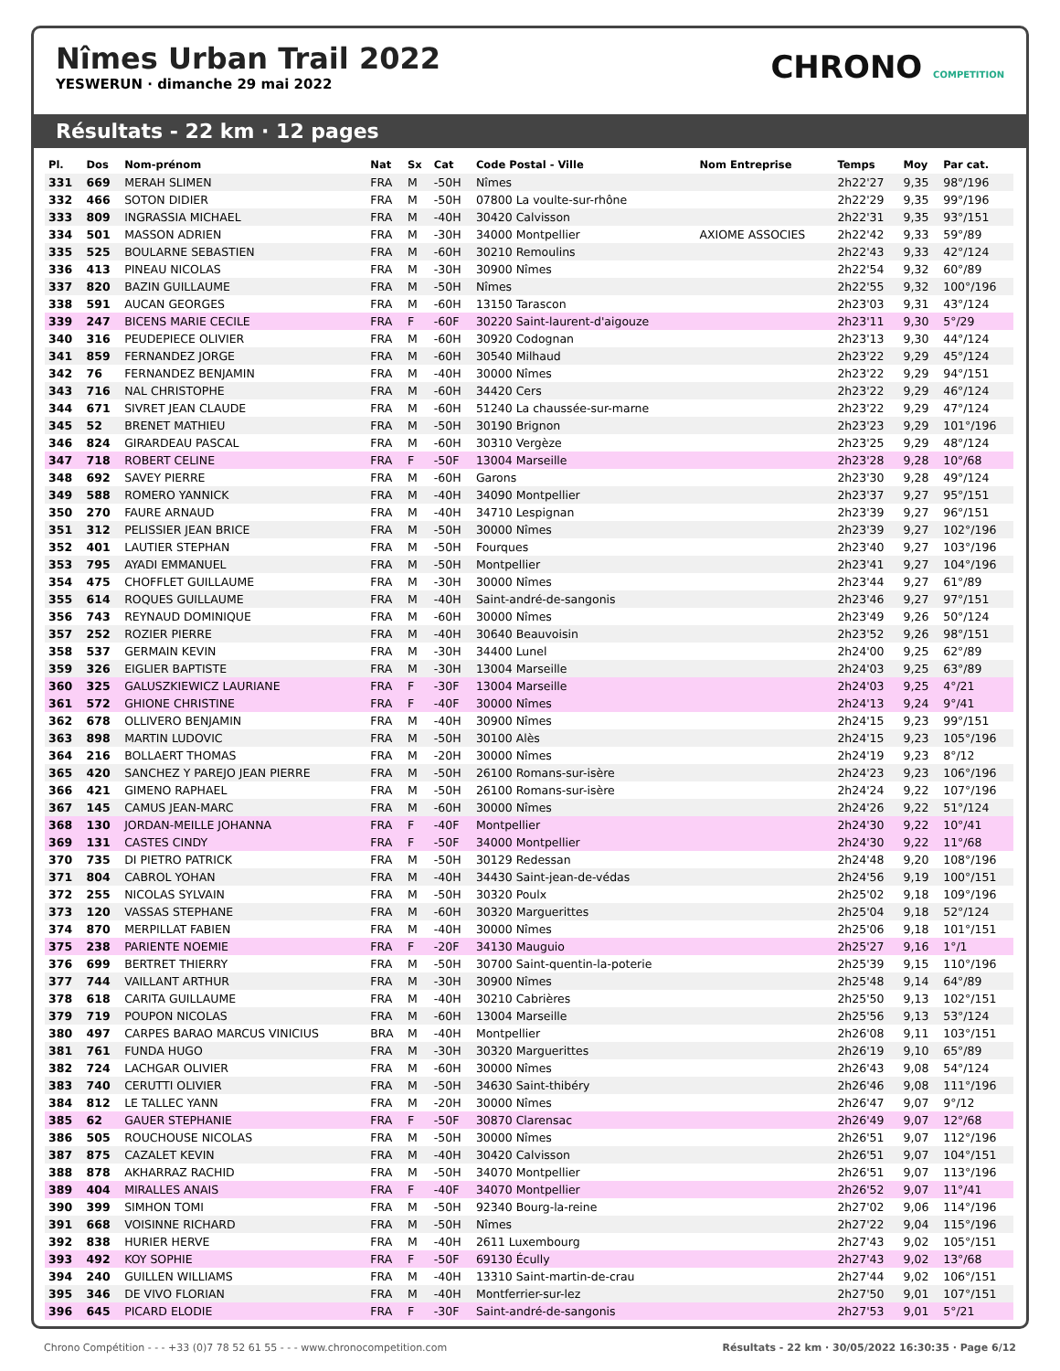Nîmes Urban Trail 2022
YESWERUN · dimanche 29 mai 2022
CHRONO COMPETITION
Résultats - 22 km · 12 pages
| Pl. | Dos | Nom-prénom | Nat | Sx | Cat | Code Postal - Ville | Nom Entreprise | Temps | Moy | Par cat. |
| --- | --- | --- | --- | --- | --- | --- | --- | --- | --- | --- |
| 331 | 669 | MERAH SLIMEN | FRA | M | -50H | Nîmes | | 2h22'27 | 9,35 | 98°/196 |
| 332 | 466 | SOTON DIDIER | FRA | M | -50H | 07800 La voulte-sur-rhône | | 2h22'29 | 9,35 | 99°/196 |
| 333 | 809 | INGRASSIA MICHAEL | FRA | M | -40H | 30420 Calvisson | | 2h22'31 | 9,35 | 93°/151 |
| 334 | 501 | MASSON ADRIEN | FRA | M | -30H | 34000 Montpellier | AXIOME ASSOCIES | 2h22'42 | 9,33 | 59°/89 |
| 335 | 525 | BOULARNE SEBASTIEN | FRA | M | -60H | 30210 Remoulins | | 2h22'43 | 9,33 | 42°/124 |
| 336 | 413 | PINEAU NICOLAS | FRA | M | -30H | 30900 Nîmes | | 2h22'54 | 9,32 | 60°/89 |
| 337 | 820 | BAZIN GUILLAUME | FRA | M | -50H | Nîmes | | 2h22'55 | 9,32 | 100°/196 |
| 338 | 591 | AUCAN GEORGES | FRA | M | -60H | 13150 Tarascon | | 2h23'03 | 9,31 | 43°/124 |
| 339 | 247 | BICENS MARIE CECILE | FRA | F | -60F | 30220 Saint-laurent-d'aigouze | | 2h23'11 | 9,30 | 5°/29 |
| 340 | 316 | PEUDEPIECE OLIVIER | FRA | M | -60H | 30920 Codognan | | 2h23'13 | 9,30 | 44°/124 |
| 341 | 859 | FERNANDEZ JORGE | FRA | M | -60H | 30540 Milhaud | | 2h23'22 | 9,29 | 45°/124 |
| 342 | 76 | FERNANDEZ BENJAMIN | FRA | M | -40H | 30000 Nîmes | | 2h23'22 | 9,29 | 94°/151 |
| 343 | 716 | NAL CHRISTOPHE | FRA | M | -60H | 34420 Cers | | 2h23'22 | 9,29 | 46°/124 |
| 344 | 671 | SIVRET JEAN CLAUDE | FRA | M | -60H | 51240 La chaussée-sur-marne | | 2h23'22 | 9,29 | 47°/124 |
| 345 | 52 | BRENET MATHIEU | FRA | M | -50H | 30190 Brignon | | 2h23'23 | 9,29 | 101°/196 |
| 346 | 824 | GIRARDEAU PASCAL | FRA | M | -60H | 30310 Vergèze | | 2h23'25 | 9,29 | 48°/124 |
| 347 | 718 | ROBERT CELINE | FRA | F | -50F | 13004 Marseille | | 2h23'28 | 9,28 | 10°/68 |
| 348 | 692 | SAVEY PIERRE | FRA | M | -60H | Garons | | 2h23'30 | 9,28 | 49°/124 |
| 349 | 588 | ROMERO YANNICK | FRA | M | -40H | 34090 Montpellier | | 2h23'37 | 9,27 | 95°/151 |
| 350 | 270 | FAURE ARNAUD | FRA | M | -40H | 34710 Lespignan | | 2h23'39 | 9,27 | 96°/151 |
| 351 | 312 | PELISSIER JEAN BRICE | FRA | M | -50H | 30000 Nîmes | | 2h23'39 | 9,27 | 102°/196 |
| 352 | 401 | LAUTIER STEPHAN | FRA | M | -50H | Fourques | | 2h23'40 | 9,27 | 103°/196 |
| 353 | 795 | AYADI EMMANUEL | FRA | M | -50H | Montpellier | | 2h23'41 | 9,27 | 104°/196 |
| 354 | 475 | CHOFFLET GUILLAUME | FRA | M | -30H | 30000 Nîmes | | 2h23'44 | 9,27 | 61°/89 |
| 355 | 614 | ROQUES GUILLAUME | FRA | M | -40H | Saint-andré-de-sangonis | | 2h23'46 | 9,27 | 97°/151 |
| 356 | 743 | REYNAUD DOMINIQUE | FRA | M | -60H | 30000 Nîmes | | 2h23'49 | 9,26 | 50°/124 |
| 357 | 252 | ROZIER PIERRE | FRA | M | -40H | 30640 Beauvoisin | | 2h23'52 | 9,26 | 98°/151 |
| 358 | 537 | GERMAIN KEVIN | FRA | M | -30H | 34400 Lunel | | 2h24'00 | 9,25 | 62°/89 |
| 359 | 326 | EIGLIER BAPTISTE | FRA | M | -30H | 13004 Marseille | | 2h24'03 | 9,25 | 63°/89 |
| 360 | 325 | GALUSZKIEWICZ LAURIANE | FRA | F | -30F | 13004 Marseille | | 2h24'03 | 9,25 | 4°/21 |
| 361 | 572 | GHIONE CHRISTINE | FRA | F | -40F | 30000 Nîmes | | 2h24'13 | 9,24 | 9°/41 |
| 362 | 678 | OLLIVERO BENJAMIN | FRA | M | -40H | 30900 Nîmes | | 2h24'15 | 9,23 | 99°/151 |
| 363 | 898 | MARTIN LUDOVIC | FRA | M | -50H | 30100 Alès | | 2h24'15 | 9,23 | 105°/196 |
| 364 | 216 | BOLLAERT THOMAS | FRA | M | -20H | 30000 Nîmes | | 2h24'19 | 9,23 | 8°/12 |
| 365 | 420 | SANCHEZ Y PAREJO JEAN PIERRE | FRA | M | -50H | 26100 Romans-sur-isère | | 2h24'23 | 9,23 | 106°/196 |
| 366 | 421 | GIMENO RAPHAEL | FRA | M | -50H | 26100 Romans-sur-isère | | 2h24'24 | 9,22 | 107°/196 |
| 367 | 145 | CAMUS JEAN-MARC | FRA | M | -60H | 30000 Nîmes | | 2h24'26 | 9,22 | 51°/124 |
| 368 | 130 | JORDAN-MEILLE JOHANNA | FRA | F | -40F | Montpellier | | 2h24'30 | 9,22 | 10°/41 |
| 369 | 131 | CASTES CINDY | FRA | F | -50F | 34000 Montpellier | | 2h24'30 | 9,22 | 11°/68 |
| 370 | 735 | DI PIETRO PATRICK | FRA | M | -50H | 30129 Redessan | | 2h24'48 | 9,20 | 108°/196 |
| 371 | 804 | CABROL YOHAN | FRA | M | -40H | 34430 Saint-jean-de-védas | | 2h24'56 | 9,19 | 100°/151 |
| 372 | 255 | NICOLAS SYLVAIN | FRA | M | -50H | 30320 Poulx | | 2h25'02 | 9,18 | 109°/196 |
| 373 | 120 | VASSAS STEPHANE | FRA | M | -60H | 30320 Marguerittes | | 2h25'04 | 9,18 | 52°/124 |
| 374 | 870 | MERPILLAT FABIEN | FRA | M | -40H | 30000 Nîmes | | 2h25'06 | 9,18 | 101°/151 |
| 375 | 238 | PARIENTE NOEMIE | FRA | F | -20F | 34130 Mauguio | | 2h25'27 | 9,16 | 1°/1 |
| 376 | 699 | BERTRET THIERRY | FRA | M | -50H | 30700 Saint-quentin-la-poterie | | 2h25'39 | 9,15 | 110°/196 |
| 377 | 744 | VAILLANT ARTHUR | FRA | M | -30H | 30900 Nîmes | | 2h25'48 | 9,14 | 64°/89 |
| 378 | 618 | CARITA GUILLAUME | FRA | M | -40H | 30210 Cabrières | | 2h25'50 | 9,13 | 102°/151 |
| 379 | 719 | POUPON NICOLAS | FRA | M | -60H | 13004 Marseille | | 2h25'56 | 9,13 | 53°/124 |
| 380 | 497 | CARPES BARAO MARCUS VINICIUS | BRA | M | -40H | Montpellier | | 2h26'08 | 9,11 | 103°/151 |
| 381 | 761 | FUNDA HUGO | FRA | M | -30H | 30320 Marguerittes | | 2h26'19 | 9,10 | 65°/89 |
| 382 | 724 | LACHGAR OLIVIER | FRA | M | -60H | 30000 Nîmes | | 2h26'43 | 9,08 | 54°/124 |
| 383 | 740 | CERUTTI OLIVIER | FRA | M | -50H | 34630 Saint-thibéry | | 2h26'46 | 9,08 | 111°/196 |
| 384 | 812 | LE TALLEC YANN | FRA | M | -20H | 30000 Nîmes | | 2h26'47 | 9,07 | 9°/12 |
| 385 | 62 | GAUER STEPHANIE | FRA | F | -50F | 30870 Clarensac | | 2h26'49 | 9,07 | 12°/68 |
| 386 | 505 | ROUCHOUSE NICOLAS | FRA | M | -50H | 30000 Nîmes | | 2h26'51 | 9,07 | 112°/196 |
| 387 | 875 | CAZALET KEVIN | FRA | M | -40H | 30420 Calvisson | | 2h26'51 | 9,07 | 104°/151 |
| 388 | 878 | AKHARRAZ RACHID | FRA | M | -50H | 34070 Montpellier | | 2h26'51 | 9,07 | 113°/196 |
| 389 | 404 | MIRALLES ANAIS | FRA | F | -40F | 34070 Montpellier | | 2h26'52 | 9,07 | 11°/41 |
| 390 | 399 | SIMHON TOMI | FRA | M | -50H | 92340 Bourg-la-reine | | 2h27'02 | 9,06 | 114°/196 |
| 391 | 668 | VOISINNE RICHARD | FRA | M | -50H | Nîmes | | 2h27'22 | 9,04 | 115°/196 |
| 392 | 838 | HURIER HERVE | FRA | M | -40H | 2611 Luxembourg | | 2h27'43 | 9,02 | 105°/151 |
| 393 | 492 | KOY SOPHIE | FRA | F | -50F | 69130 Écully | | 2h27'43 | 9,02 | 13°/68 |
| 394 | 240 | GUILLEN WILLIAMS | FRA | M | -40H | 13310 Saint-martin-de-crau | | 2h27'44 | 9,02 | 106°/151 |
| 395 | 346 | DE VIVO FLORIAN | FRA | M | -40H | Montferrier-sur-lez | | 2h27'50 | 9,01 | 107°/151 |
| 396 | 645 | PICARD ELODIE | FRA | F | -30F | Saint-andré-de-sangonis | | 2h27'53 | 9,01 | 5°/21 |
Chrono Compétition - - - +33 (0)7 78 52 61 55 - - - www.chronocompetition.com Résultats - 22 km · 30/05/2022 16:30:35 · Page 6/12